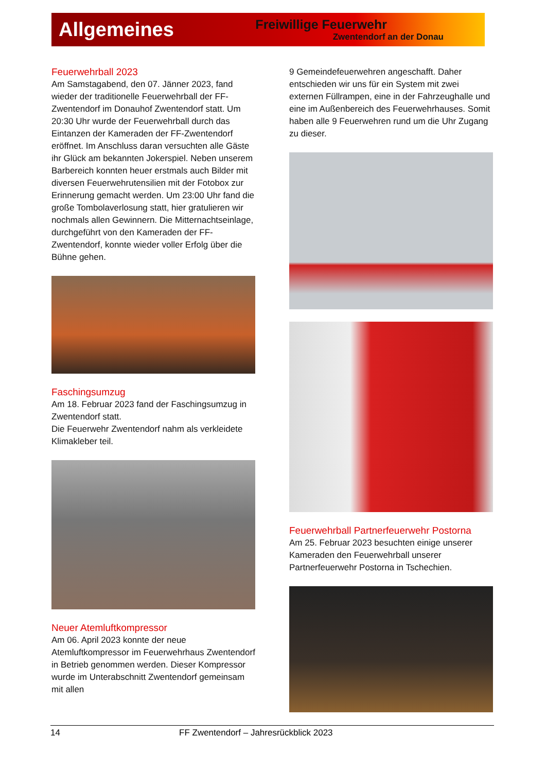Allgemeines
Freiwillige Feuerwehr
Zwentendorf an der Donau
Feuerwehrball 2023
Am Samstagabend, den 07. Jänner 2023, fand wieder der traditionelle Feuerwehrball der FF-Zwentendorf im Donauhof Zwentendorf statt. Um 20:30 Uhr wurde der Feuerwehrball durch das Eintanzen der Kameraden der FF-Zwentendorf eröffnet. Im Anschluss daran versuchten alle Gäste ihr Glück am bekannten Jokerspiel. Neben unserem Barbereich konnten heuer erstmals auch Bilder mit diversen Feuerwehrutensilien mit der Fotobox zur Erinnerung gemacht werden. Um 23:00 Uhr fand die große Tombolaverlosung statt, hier gratulieren wir nochmals allen Gewinnern. Die Mitternachtseinlage, durchgeführt von den Kameraden der FF-Zwentendorf, konnte wieder voller Erfolg über die Bühne gehen.
Faschingsumzug
Am 18. Februar 2023 fand der Faschingsumzug in Zwentendorf statt.
Die Feuerwehr Zwentendorf nahm als verkleidete Klimakleber teil.
Neuer Atemluftkompressor
Am 06. April 2023 konnte der neue Atemluftkompressor im Feuerwehrhaus Zwentendorf in Betrieb genommen werden. Dieser Kompressor wurde im Unterabschnitt Zwentendorf gemeinsam mit allen
9 Gemeindefeuerwehren angeschafft. Daher entschieden wir uns für ein System mit zwei externen Füllrampen, eine in der Fahrzeughalle und eine im Außenbereich des Feuerwehrhauses. Somit haben alle 9 Feuerwehren rund um die Uhr Zugang zu dieser.
Feuerwehrball Partnerfeuerwehr Postorna
Am 25. Februar 2023 besuchten einige unserer Kameraden den Feuerwehrball unserer Partnerfeuerwehr Postorna in Tschechien.
14 FF Zwentendorf – Jahresrückblick 2023